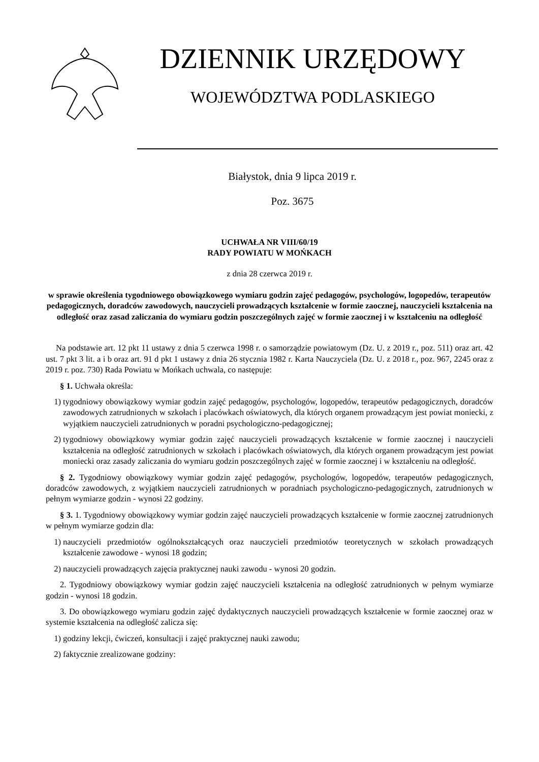DZIENNIK URZĘDOWY
WOJEWÓDZTWA PODLASKIEGO
Białystok, dnia 9 lipca 2019 r.
Poz. 3675
UCHWAŁA NR VIII/60/19
RADY POWIATU W MOŃKACH
z dnia 28 czerwca 2019 r.
w sprawie określenia tygodniowego obowiązkowego wymiaru godzin zajęć pedagogów, psychologów, logopedów, terapeutów pedagogicznych, doradców zawodowych, nauczycieli prowadzących kształcenie w formie zaocznej, nauczycieli kształcenia na odległość oraz zasad zaliczania do wymiaru godzin poszczególnych zajęć w formie zaocznej i w kształceniu na odległość
Na podstawie art. 12 pkt 11 ustawy z dnia 5 czerwca 1998 r. o samorządzie powiatowym (Dz. U. z 2019 r., poz. 511) oraz art. 42 ust. 7 pkt 3 lit. a i b oraz art. 91 d pkt 1 ustawy z dnia 26 stycznia 1982 r. Karta Nauczyciela (Dz. U. z 2018 r., poz. 967, 2245 oraz z 2019 r. poz. 730) Rada Powiatu w Mońkach uchwala, co następuje:
§ 1. Uchwała określa:
1) tygodniowy obowiązkowy wymiar godzin zajęć pedagogów, psychologów, logopedów, terapeutów pedagogicznych, doradców zawodowych zatrudnionych w szkołach i placówkach oświatowych, dla których organem prowadzącym jest powiat moniecki, z wyjątkiem nauczycieli zatrudnionych w poradni psychologiczno-pedagogicznej;
2) tygodniowy obowiązkowy wymiar godzin zajęć nauczycieli prowadzących kształcenie w formie zaocznej i nauczycieli kształcenia na odległość zatrudnionych w szkołach i placówkach oświatowych, dla których organem prowadzącym jest powiat moniecki oraz zasady zaliczania do wymiaru godzin poszczególnych zajęć w formie zaocznej i w kształceniu na odległość.
§ 2. Tygodniowy obowiązkowy wymiar godzin zajęć pedagogów, psychologów, logopedów, terapeutów pedagogicznych, doradców zawodowych, z wyjątkiem nauczycieli zatrudnionych w poradniach psychologiczno-pedagogicznych, zatrudnionych w pełnym wymiarze godzin - wynosi 22 godziny.
§ 3. 1. Tygodniowy obowiązkowy wymiar godzin zajęć nauczycieli prowadzących kształcenie w formie zaocznej zatrudnionych w pełnym wymiarze godzin dla:
1) nauczycieli przedmiotów ogólnokształcących oraz nauczycieli przedmiotów teoretycznych w szkołach prowadzących kształcenie zawodowe - wynosi 18 godzin;
2) nauczycieli prowadzących zajęcia praktycznej nauki zawodu - wynosi 20 godzin.
2. Tygodniowy obowiązkowy wymiar godzin zajęć nauczycieli kształcenia na odległość zatrudnionych w pełnym wymiarze godzin - wynosi 18 godzin.
3. Do obowiązkowego wymiaru godzin zajęć dydaktycznych nauczycieli prowadzących kształcenie w formie zaocznej oraz w systemie kształcenia na odległość zalicza się:
1) godziny lekcji, ćwiczeń, konsultacji i zajęć praktycznej nauki zawodu;
2) faktycznie zrealizowane godziny: